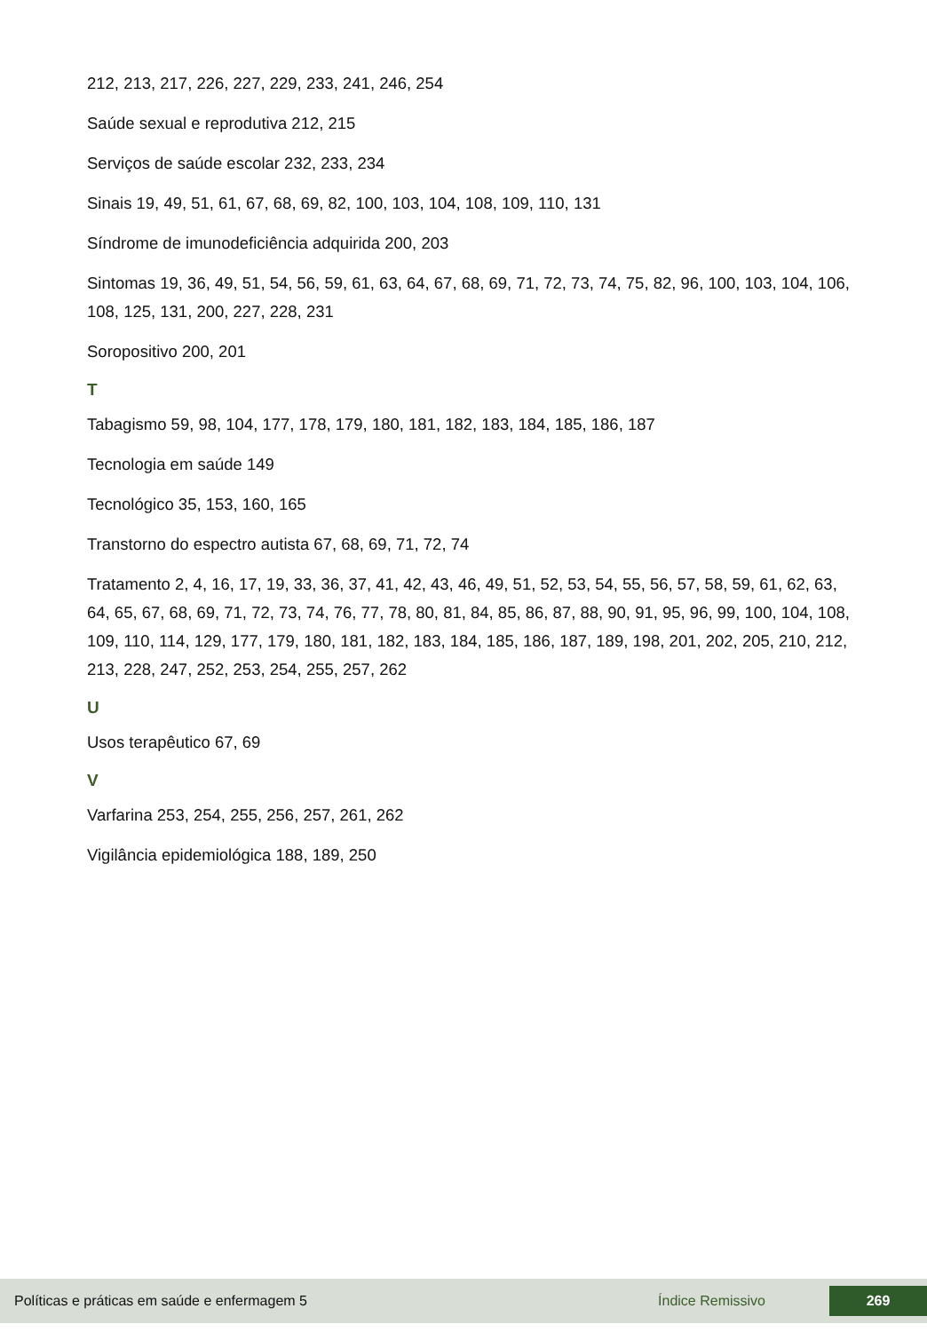212, 213, 217, 226, 227, 229, 233, 241, 246, 254
Saúde sexual e reprodutiva 212, 215
Serviços de saúde escolar 232, 233, 234
Sinais 19, 49, 51, 61, 67, 68, 69, 82, 100, 103, 104, 108, 109, 110, 131
Síndrome de imunodeficiência adquirida 200, 203
Sintomas 19, 36, 49, 51, 54, 56, 59, 61, 63, 64, 67, 68, 69, 71, 72, 73, 74, 75, 82, 96, 100, 103, 104, 106, 108, 125, 131, 200, 227, 228, 231
Soropositivo 200, 201
T
Tabagismo 59, 98, 104, 177, 178, 179, 180, 181, 182, 183, 184, 185, 186, 187
Tecnologia em saúde 149
Tecnológico 35, 153, 160, 165
Transtorno do espectro autista 67, 68, 69, 71, 72, 74
Tratamento 2, 4, 16, 17, 19, 33, 36, 37, 41, 42, 43, 46, 49, 51, 52, 53, 54, 55, 56, 57, 58, 59, 61, 62, 63, 64, 65, 67, 68, 69, 71, 72, 73, 74, 76, 77, 78, 80, 81, 84, 85, 86, 87, 88, 90, 91, 95, 96, 99, 100, 104, 108, 109, 110, 114, 129, 177, 179, 180, 181, 182, 183, 184, 185, 186, 187, 189, 198, 201, 202, 205, 210, 212, 213, 228, 247, 252, 253, 254, 255, 257, 262
U
Usos terapêutico 67, 69
V
Varfarina 253, 254, 255, 256, 257, 261, 262
Vigilância epidemiológica 188, 189, 250
Políticas e práticas em saúde e enfermagem 5 Índice Remissivo 269